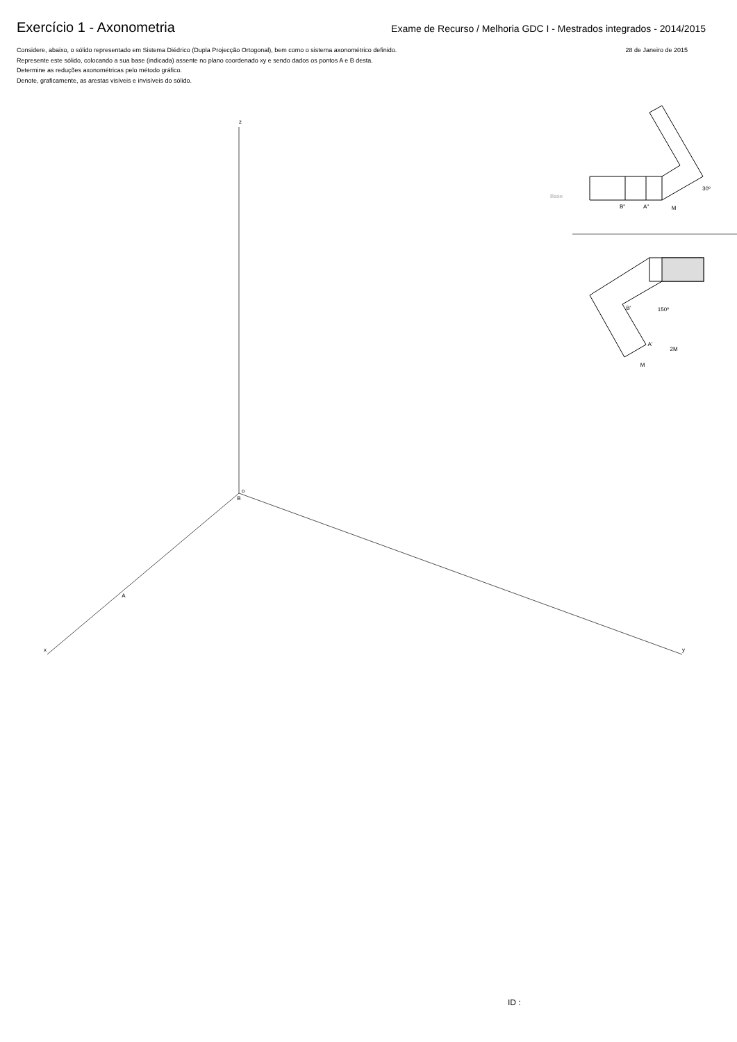Exercício 1 - Axonometria
Exame de Recurso / Melhoria GDC I - Mestrados integrados - 2014/2015
Considere, abaixo, o sólido representado em Sistema Diédrico (Dupla Projecção Ortogonal), bem como o sistema axonométrico definido.
Represente este sólido, colocando a sua base (indicada) assente no plano coordenado xy e sendo dados os pontos A e B desta.
Determine as reduções axonométricas pelo método gráfico.
Denote, graficamente, as arestas visíveis e invisíveis do sólido.
28 de Janeiro de 2015
z
o
B
A
x
y
B"
A"
30º
M
Base
B'
A'
150º
M
2M
ID :